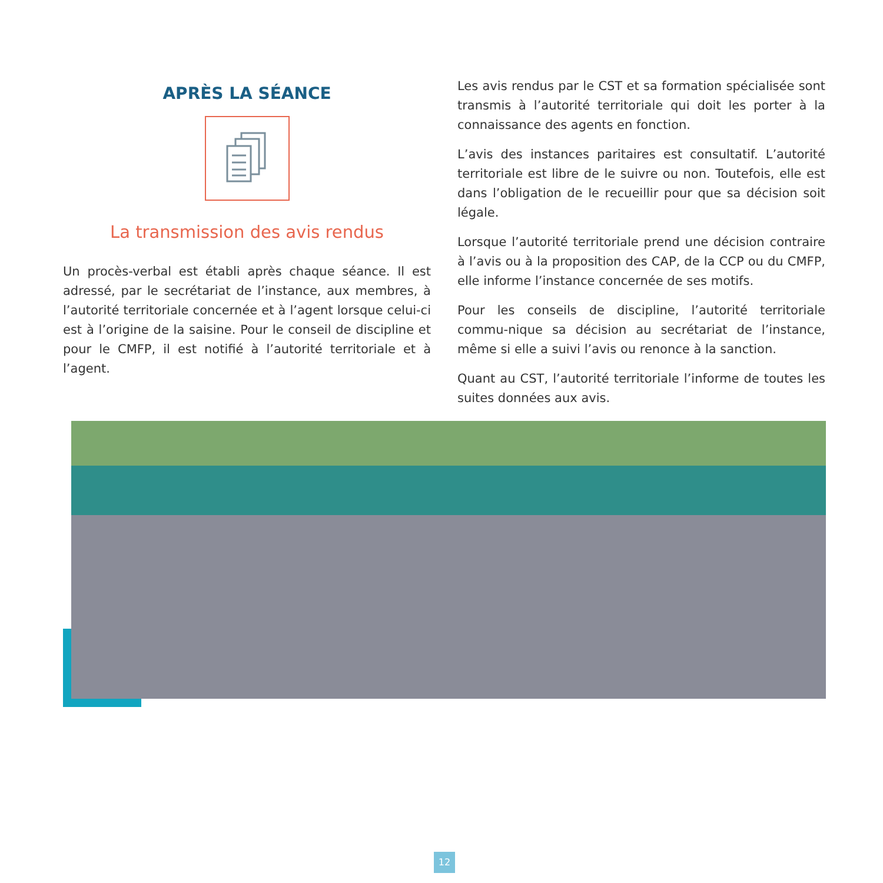APRÈS LA SÉANCE
La transmission des avis rendus
Un procès-verbal est établi après chaque séance. Il est adressé, par le secrétariat de l’instance, aux membres, à l’autorité territoriale concernée et à l’agent lorsque celui-ci est à l’origine de la saisine. Pour le conseil de discipline et pour le CMFP, il est notifié à l’autorité territoriale et à l’agent.
Les avis rendus par le CST et sa formation spécialisée sont transmis à l’autorité territoriale qui doit les porter à la connaissance des agents en fonction.
L’avis des instances paritaires est consultatif. L’autorité territoriale est libre de le suivre ou non. Toutefois, elle est dans l’obligation de le recueillir pour que sa décision soit légale.
Lorsque l’autorité territoriale prend une décision contraire à l’avis ou à la proposition des CAP, de la CCP ou du CMFP, elle informe l’instance concernée de ses motifs.
Pour les conseils de discipline, l’autorité territoriale commu-nique sa décision au secrétariat de l’instance, même si elle a suivi l’avis ou renonce à la sanction.
Quant au CST, l’autorité territoriale l’informe de toutes les suites données aux avis.
12